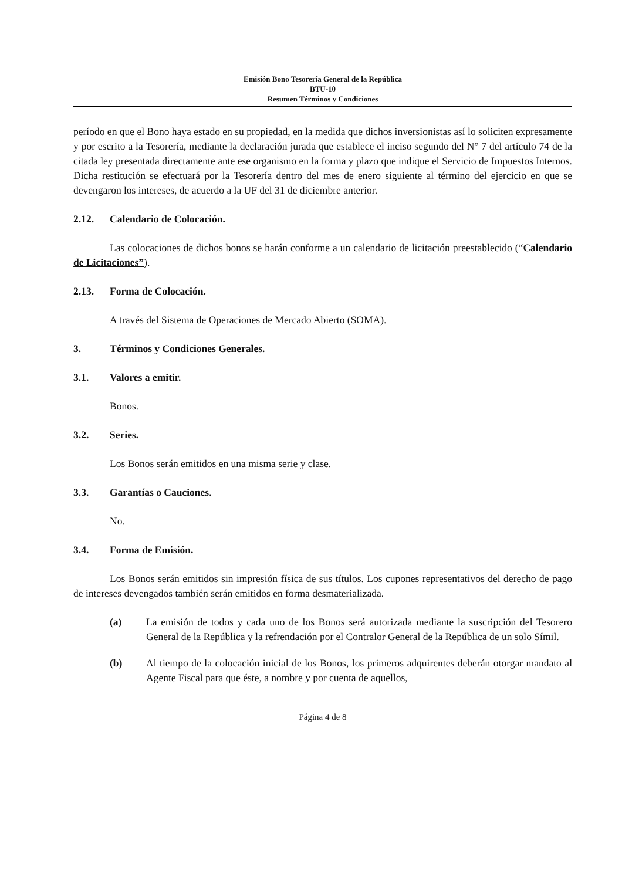Emisión Bono Tesorería General de la República
BTU-10
Resumen Términos y Condiciones
período en que el Bono haya estado en su propiedad, en la medida que dichos inversionistas así lo soliciten expresamente y por escrito a la Tesorería, mediante la declaración jurada que establece el inciso segundo del N° 7 del artículo 74 de la citada ley presentada directamente ante ese organismo en la forma y plazo que indique el Servicio de Impuestos Internos. Dicha restitución se efectuará por la Tesorería dentro del mes de enero siguiente al término del ejercicio en que se devengaron los intereses, de acuerdo a la UF del 31 de diciembre anterior.
2.12. Calendario de Colocación.
Las colocaciones de dichos bonos se harán conforme a un calendario de licitación preestablecido (“Calendario de Licitaciones”).
2.13. Forma de Colocación.
A través del Sistema de Operaciones de Mercado Abierto (SOMA).
3. Términos y Condiciones Generales.
3.1. Valores a emitir.
Bonos.
3.2. Series.
Los Bonos serán emitidos en una misma serie y clase.
3.3. Garantías o Cauciones.
No.
3.4. Forma de Emisión.
Los Bonos serán emitidos sin impresión física de sus títulos. Los cupones representativos del derecho de pago de intereses devengados también serán emitidos en forma desmaterializada.
(a) La emisión de todos y cada uno de los Bonos será autorizada mediante la suscripción del Tesorero General de la República y la refrendación por el Contralor General de la República de un solo Símil.
(b) Al tiempo de la colocación inicial de los Bonos, los primeros adquirentes deberán otorgar mandato al Agente Fiscal para que éste, a nombre y por cuenta de aquellos,
Página 4 de 8